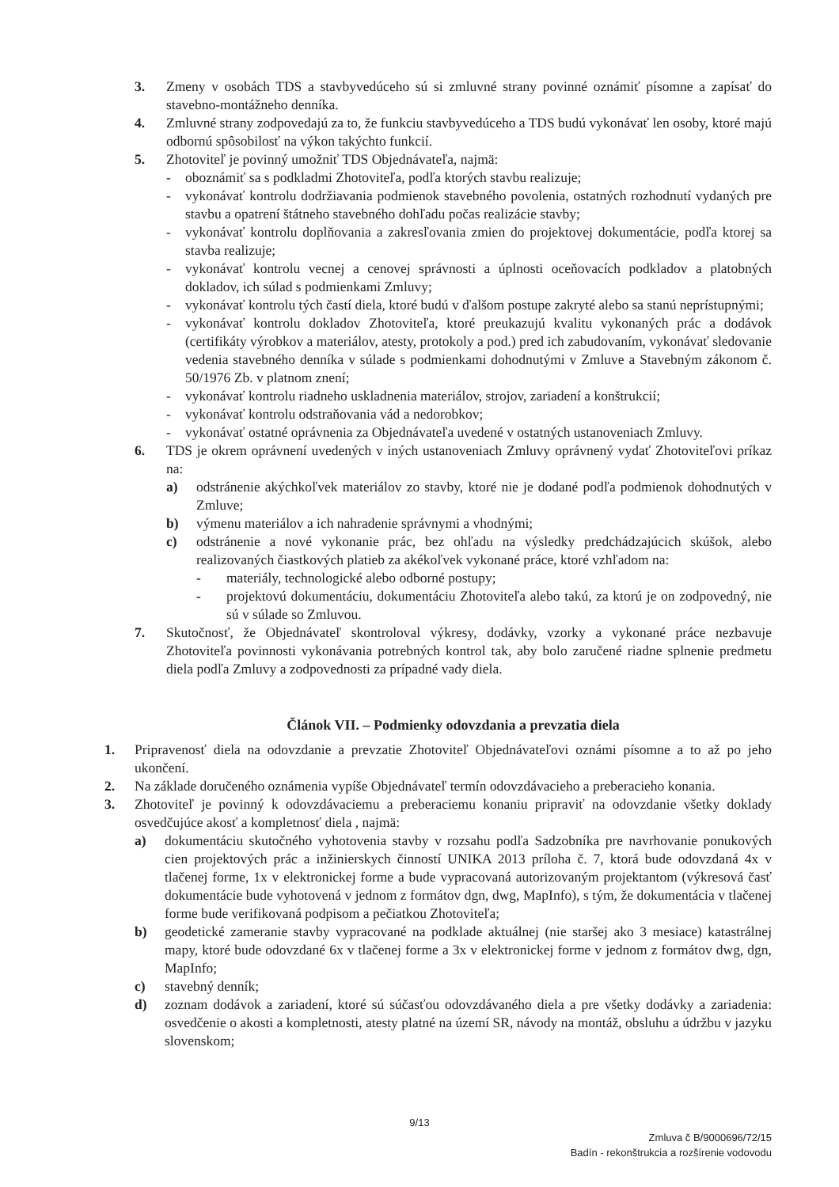3. Zmeny v osobách TDS a stavbyvedúceho sú si zmluvné strany povinné oznámiť písomne a zapísať do stavebno-montážneho denníka.
4. Zmluvné strany zodpovedajú za to, že funkciu stavbyvedúceho a TDS budú vykonávať len osoby, ktoré majú odbornú spôsobilosť na výkon takýchto funkcií.
5. Zhotoviteľ je povinný umožniť TDS Objednávateľa, najmä:
- oboznámiť sa s podkladmi Zhotoviteľa, podľa ktorých stavbu realizuje;
- vykonávať kontrolu dodržiavania podmienok stavebného povolenia, ostatných rozhodnutí vydaných pre stavbu a opatrení štátneho stavebného dohľadu počas realizácie stavby;
- vykonávať kontrolu doplňovania a zakresľovania zmien do projektovej dokumentácie, podľa ktorej sa stavba realizuje;
- vykonávať kontrolu vecnej a cenovej správnosti a úplnosti oceňovacích podkladov a platobných dokladov, ich súlad s podmienkami Zmluvy;
- vykonávať kontrolu tých častí diela, ktoré budú v ďalšom postupe zakryté alebo sa stanú neprístupnými;
- vykonávať kontrolu dokladov Zhotoviteľa, ktoré preukazujú kvalitu vykonaných prác a dodávok (certifikáty výrobkov a materiálov, atesty, protokoly a pod.) pred ich zabudovaním, vykonávať sledovanie vedenia stavebného denníka v súlade s podmienkami dohodnutými v Zmluve a Stavebným zákonom č. 50/1976 Zb. v platnom znení;
- vykonávať kontrolu riadneho uskladnenia materiálov, strojov, zariadení a konštrukcií;
- vykonávať kontrolu odstraňovania vád a nedorobkov;
- vykonávať ostatné oprávnenia za Objednávateľa uvedené v ostatných ustanoveniach Zmluvy.
6. TDS je okrem oprávnení uvedených v iných ustanoveniach Zmluvy oprávnený vydať Zhotoviteľovi príkaz na:
a) odstránenie akýchkoľvek materiálov zo stavby, ktoré nie je dodané podľa podmienok dohodnutých v Zmluve;
b) výmenu materiálov a ich nahradenie správnymi a vhodnými;
c) odstránenie a nové vykonanie prác, bez ohľadu na výsledky predchádzajúcich skúšok, alebo realizovaných čiastkových platieb za akékoľvek vykonané práce, ktoré vzhľadom na:
- materiály, technologické alebo odborné postupy;
- projektovú dokumentáciu, dokumentáciu Zhotoviteľa alebo takú, za ktorú je on zodpovedný, nie sú v súlade so Zmluvou.
7. Skutočnosť, že Objednávateľ skontroloval výkresy, dodávky, vzorky a vykonané práce nezbavuje Zhotoviteľa povinnosti vykonávania potrebných kontrol tak, aby bolo zaručené riadne splnenie predmetu diela podľa Zmluvy a zodpovednosti za prípadné vady diela.
Článok VII. – Podmienky odovzdania a prevzatia diela
1. Pripravenosť diela na odovzdanie a prevzatie Zhotoviteľ Objednávateľovi oznámi písomne a to až po jeho ukončení.
2. Na základe doručeného oznámenia vypíše Objednávateľ termín odovzdávacieho a preberacieho konania.
3. Zhotoviteľ je povinný k odovzdávaciemu a preberaciemu konaniu pripraviť na odovzdanie všetky doklady osvedčujúce akosť a kompletnosť diela , najmä:
a) dokumentáciu skutočného vyhotovenia stavby v rozsahu podľa Sadzobníka pre navrhovanie ponukových cien projektových prác a inžinierskych činností UNIKA 2013 príloha č. 7, ktorá bude odovzdaná 4x v tlačenej forme, 1x v elektronickej forme a bude vypracovaná autorizovaným projektantom (výkresová časť dokumentácie bude vyhotovená v jednom z formátov dgn, dwg, MapInfo), s tým, že dokumentácia v tlačenej forme bude verifikovaná podpisom a pečiatkou Zhotoviteľa;
b) geodetické zameranie stavby vypracované na podklade aktuálnej (nie staršej ako 3 mesiace) katastrálnej mapy, ktoré bude odovzdané 6x v tlačenej forme a 3x v elektronickej forme v jednom z formátov dwg, dgn, MapInfo;
c) stavebný denník;
d) zoznam dodávok a zariadení, ktoré sú súčasťou odovzdávaného diela a pre všetky dodávky a zariadenia: osvedčenie o akosti a kompletnosti, atesty platné na území SR, návody na montáž, obsluhu a údržbu v jazyku slovenskom;
9/13
Zmluva č B/9000696/72/15
Badín - rekonštrukcia a rozšírenie vodovodu